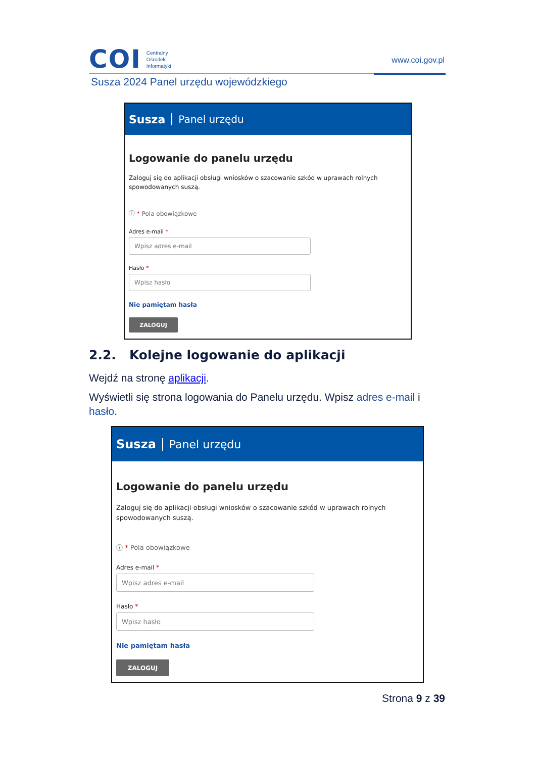COI
Centralny
Ośrodek
Informatyki
www.coi.gov.pl
Susza 2024 Panel urzędu wojewódzkiego
Susza Panel urzędu
Logowanie do panelu urzędu
Zaloguj się do aplikacji obsługi wniosków o szacowanie szkód w uprawach rolnych spowodowanych suszą.
ⓘ * Pola obowiązkowe
Adres e-mail *
Wpisz adres e-mail
Hasło *
Wpisz hasło
Nie pamiętam hasła
ZALOGUJ
2.2. Kolejne logowanie do aplikacji
Wejdź na stronę aplikacji.
Wyświetli się strona logowania do Panelu urzędu. Wpisz adres e-mail i hasło.
Susza Panel urzędu
Logowanie do panelu urzędu
Zaloguj się do aplikacji obsługi wniosków o szacowanie szkód w uprawach rolnych spowodowanych suszą.
ⓘ * Pola obowiązkowe
Adres e-mail *
Wpisz adres e-mail
Hasło *
Wpisz hasło
Nie pamiętam hasła
ZALOGUJ
Strona 9 z 39